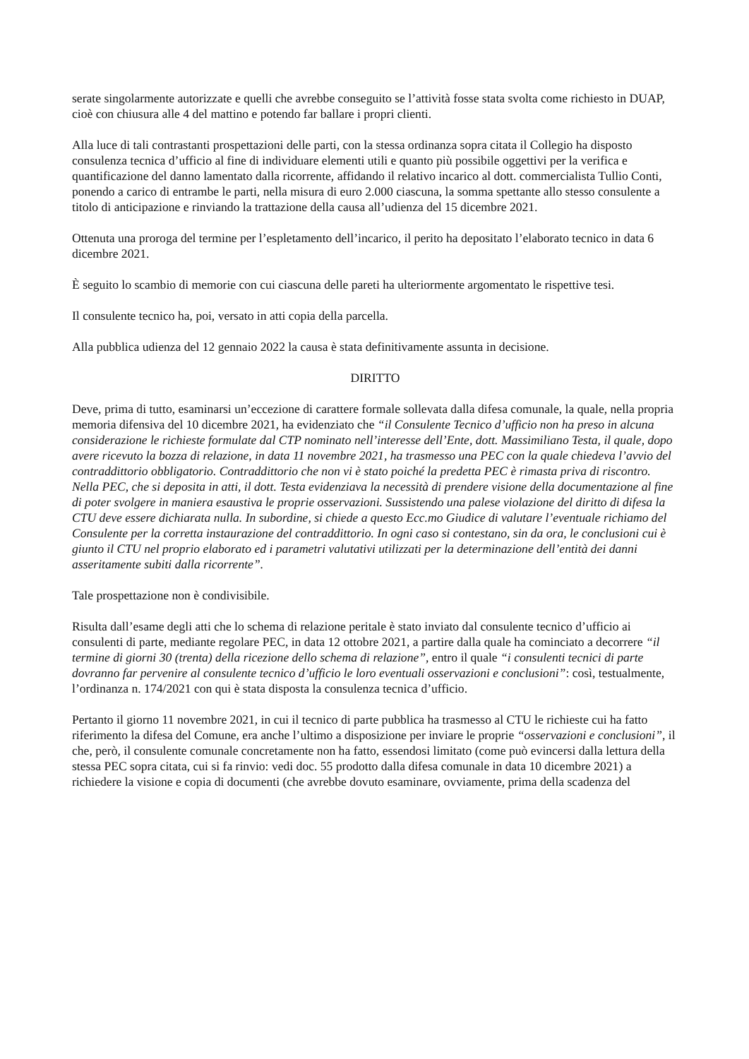serate singolarmente autorizzate e quelli che avrebbe conseguito se l’attività fosse stata svolta come richiesto in DUAP, cioè con chiusura alle 4 del mattino e potendo far ballare i propri clienti.
Alla luce di tali contrastanti prospettazioni delle parti, con la stessa ordinanza sopra citata il Collegio ha disposto consulenza tecnica d’ufficio al fine di individuare elementi utili e quanto più possibile oggettivi per la verifica e quantificazione del danno lamentato dalla ricorrente, affidando il relativo incarico al dott. commercialista Tullio Conti, ponendo a carico di entrambe le parti, nella misura di euro 2.000 ciascuna, la somma spettante allo stesso consulente a titolo di anticipazione e rinviando la trattazione della causa all’udienza del 15 dicembre 2021.
Ottenuta una proroga del termine per l’espletamento dell’incarico, il perito ha depositato l’elaborato tecnico in data 6 dicembre 2021.
È seguito lo scambio di memorie con cui ciascuna delle pareti ha ulteriormente argomentato le rispettive tesi.
Il consulente tecnico ha, poi, versato in atti copia della parcella.
Alla pubblica udienza del 12 gennaio 2022 la causa è stata definitivamente assunta in decisione.
DIRITTO
Deve, prima di tutto, esaminarsi un’eccezione di carattere formale sollevata dalla difesa comunale, la quale, nella propria memoria difensiva del 10 dicembre 2021, ha evidenziato che “il Consulente Tecnico d’ufficio non ha preso in alcuna considerazione le richieste formulate dal CTP nominato nell’interesse dell’Ente, dott. Massimiliano Testa, il quale, dopo avere ricevuto la bozza di relazione, in data 11 novembre 2021, ha trasmesso una PEC con la quale chiedeva l’avvio del contraddittorio obbligatorio. Contraddittorio che non vi è stato poiché la predetta PEC è rimasta priva di riscontro. Nella PEC, che si deposita in atti, il dott. Testa evidenziava la necessità di prendere visione della documentazione al fine di poter svolgere in maniera esaustiva le proprie osservazioni. Sussistendo una palese violazione del diritto di difesa la CTU deve essere dichiarata nulla. In subordine, si chiede a questo Ecc.mo Giudice di valutare l’eventuale richiamo del Consulente per la corretta instaurazione del contraddittorio. In ogni caso si contestano, sin da ora, le conclusioni cui è giunto il CTU nel proprio elaborato ed i parametri valutativi utilizzati per la determinazione dell’entità dei danni asseritamente subiti dalla ricorrente”.
Tale prospettazione non è condivisibile.
Risulta dall’esame degli atti che lo schema di relazione peritale è stato inviato dal consulente tecnico d’ufficio ai consulenti di parte, mediante regolare PEC, in data 12 ottobre 2021, a partire dalla quale ha cominciato a decorrere “il termine di giorni 30 (trenta) della ricezione dello schema di relazione”, entro il quale “i consulenti tecnici di parte dovranno far pervenire al consulente tecnico d’ufficio le loro eventuali osservazioni e conclusioni”: così, testualmente, l’ordinanza n. 174/2021 con qui è stata disposta la consulenza tecnica d’ufficio.
Pertanto il giorno 11 novembre 2021, in cui il tecnico di parte pubblica ha trasmesso al CTU le richieste cui ha fatto riferimento la difesa del Comune, era anche l’ultimo a disposizione per inviare le proprie “osservazioni e conclusioni”, il che, però, il consulente comunale concretamente non ha fatto, essendosi limitato (come può evincersi dalla lettura della stessa PEC sopra citata, cui si fa rinvio: vedi doc. 55 prodotto dalla difesa comunale in data 10 dicembre 2021) a richiedere la visione e copia di documenti (che avrebbe dovuto esaminare, ovviamente, prima della scadenza del